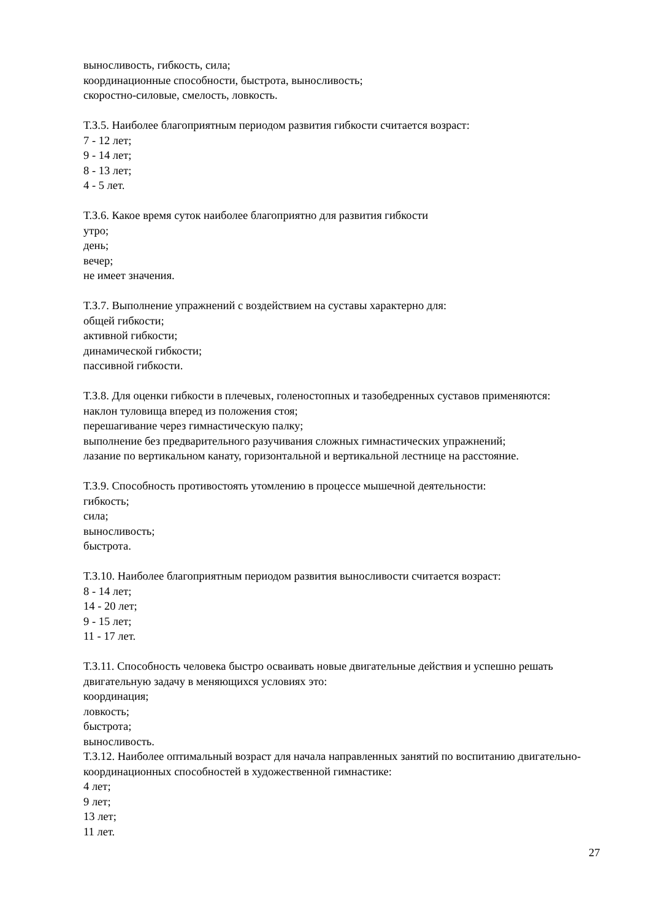выносливость, гибкость, сила;
координационные способности, быстрота, выносливость;
скоростно-силовые, смелость, ловкость.
Т.З.5. Наиболее благоприятным периодом развития гибкости считается возраст:
7 - 12 лет;
9 - 14 лет;
8 - 13 лет;
4 - 5 лет.
Т.З.6. Какое время суток наиболее благоприятно для развития гибкости
утро;
день;
вечер;
не имеет значения.
Т.З.7. Выполнение упражнений с воздействием на суставы характерно для:
общей гибкости;
активной гибкости;
динамической гибкости;
пассивной гибкости.
Т.З.8. Для оценки гибкости в плечевых, голеностопных и тазобедренных суставов применяются:
наклон туловища вперед из положения стоя;
перешагивание через гимнастическую палку;
выполнение без предварительного разучивания сложных гимнастических упражнений;
лазание по вертикальном канату, горизонтальной и вертикальной лестнице на расстояние.
Т.З.9. Способность противостоять утомлению в процессе мышечной деятельности:
гибкость;
сила;
выносливость;
быстрота.
Т.З.10. Наиболее благоприятным периодом развития выносливости считается возраст:
8 - 14 лет;
14 - 20 лет;
9 - 15 лет;
11 - 17 лет.
Т.З.11. Способность человека быстро осваивать новые двигательные действия и успешно решать двигательную задачу в меняющихся условиях это:
координация;
ловкость;
быстрота;
выносливость.
Т.З.12. Наиболее оптимальный возраст для начала направленных занятий по воспитанию двигательно-координационных способностей в художественной гимнастике:
4 лет;
9 лет;
13 лет;
11 лет.
27